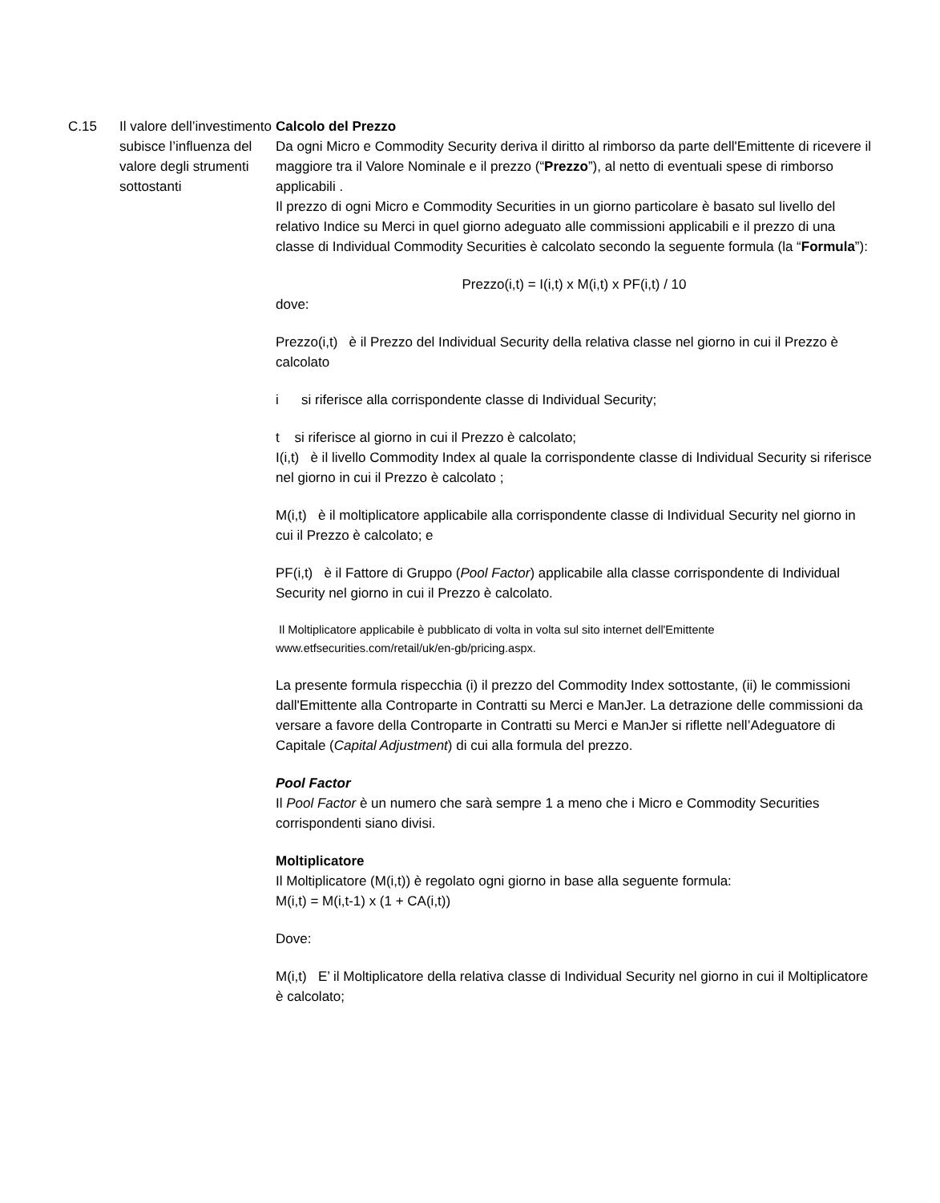C.15 Il valore dell’investimento subisce l’influenza del valore degli strumenti sottostanti
Calcolo del Prezzo
Da ogni Micro e Commodity Security deriva il diritto al rimborso da parte dell'Emittente di ricevere il maggiore tra il Valore Nominale e il prezzo (“Prezzo”), al netto di eventuali spese di rimborso applicabili .
Il prezzo di ogni Micro e Commodity Securities in un giorno particolare è basato sul livello del relativo Indice su Merci in quel giorno adeguato alle commissioni applicabili e il prezzo di una classe di Individual Commodity Securities è calcolato secondo la seguente formula (la “Formula”):
Prezzo(i,t) = I(i,t) x M(i,t) x PF(i,t) / 10
dove:
Prezzo(i,t) è il Prezzo del Individual Security della relativa classe nel giorno in cui il Prezzo è calcolato
i si riferisce alla corrispondente classe di Individual Security;
t si riferisce al giorno in cui il Prezzo è calcolato;
I(i,t) è il livello Commodity Index al quale la corrispondente classe di Individual Security si riferisce nel giorno in cui il Prezzo è calcolato ;
M(i,t) è il moltiplicatore applicabile alla corrispondente classe di Individual Security nel giorno in cui il Prezzo è calcolato; e
PF(i,t) è il Fattore di Gruppo (Pool Factor) applicabile alla classe corrispondente di Individual Security nel giorno in cui il Prezzo è calcolato.
Il Moltiplicatore applicabile è pubblicato di volta in volta sul sito internet dell'Emittente www.etfsecurities.com/retail/uk/en-gb/pricing.aspx.
La presente formula rispecchia (i) il prezzo del Commodity Index sottostante, (ii) le commissioni dall'Emittente alla Controparte in Contratti su Merci e ManJer. La detrazione delle commissioni da versare a favore della Controparte in Contratti su Merci e ManJer si riflette nell’Adeguatore di Capitale (Capital Adjustment) di cui alla formula del prezzo.
Pool Factor
Il Pool Factor è un numero che sarà sempre 1 a meno che i Micro e Commodity Securities corrispondenti siano divisi.
Moltiplicatore
Il Moltiplicatore (M(i,t)) è regolato ogni giorno in base alla seguente formula:
M(i,t) = M(i,t-1) x (1 + CA(i,t))
Dove:
M(i,t) E’ il Moltiplicatore della relativa classe di Individual Security nel giorno in cui il Moltiplicatore è calcolato;